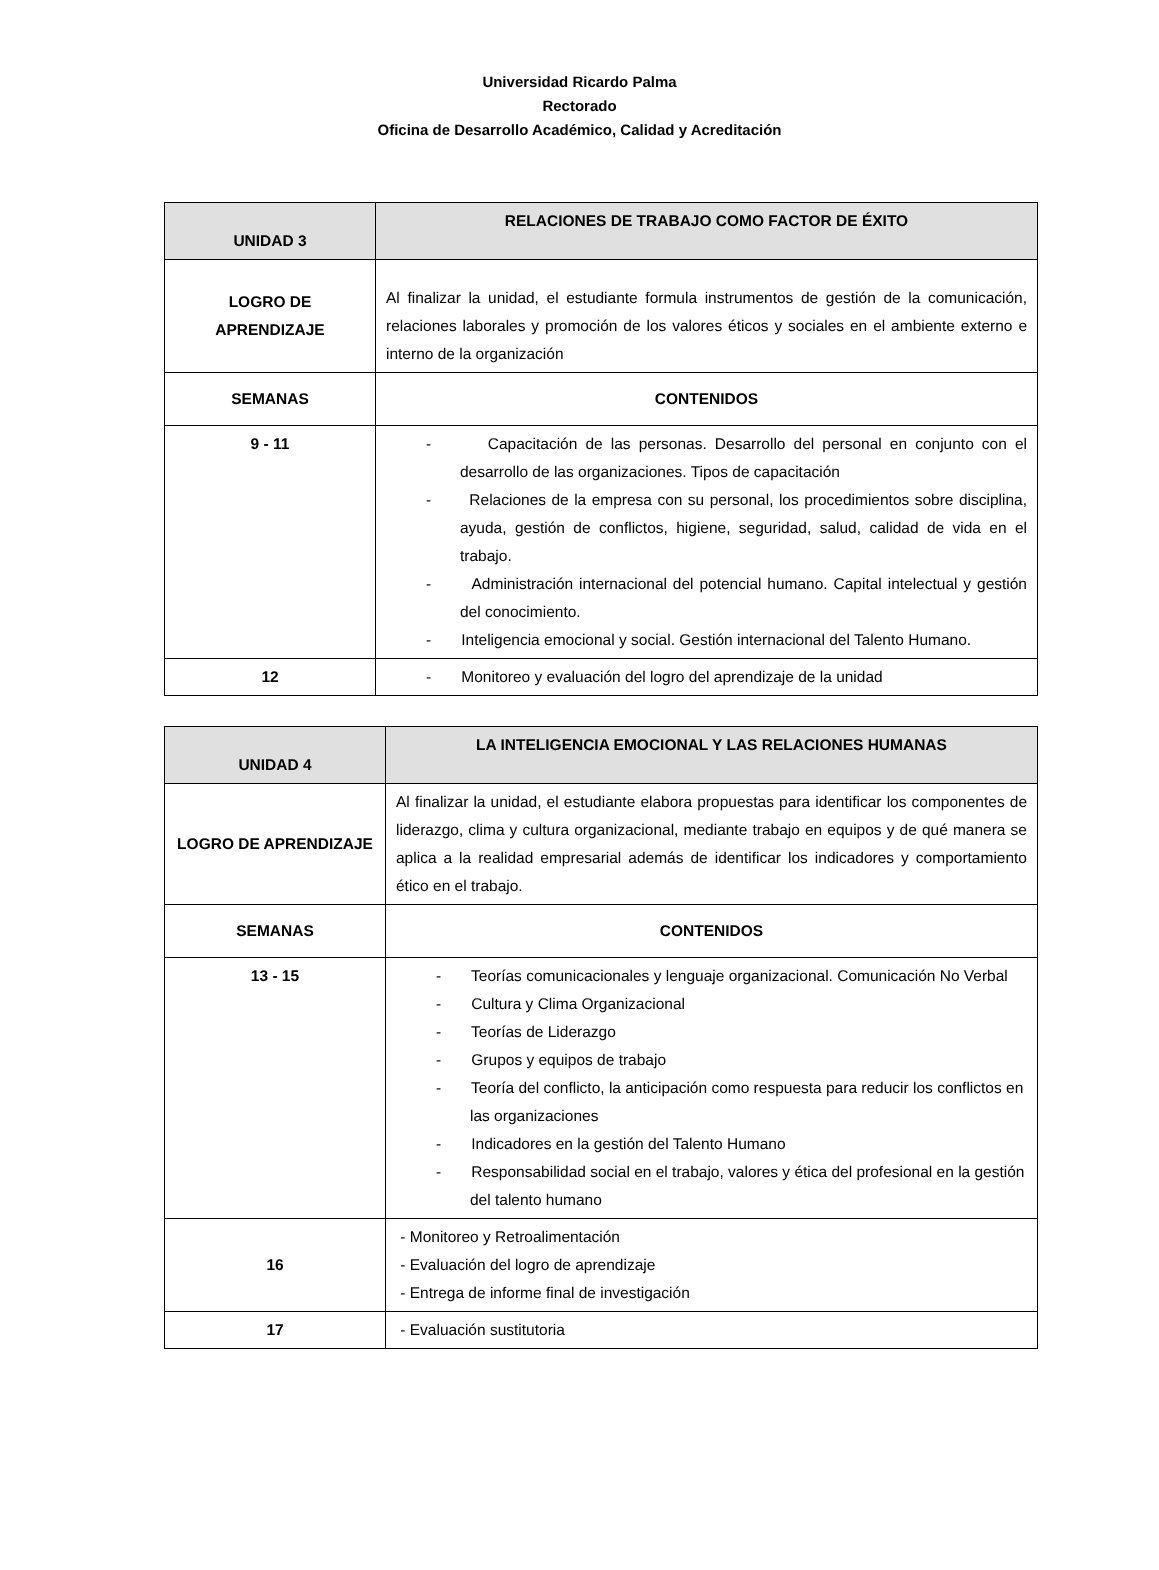Universidad Ricardo Palma
Rectorado
Oficina de Desarrollo Académico, Calidad y Acreditación
| UNIDAD 3 | RELACIONES DE TRABAJO COMO FACTOR DE ÉXITO |
| --- | --- |
| LOGRO DE APRENDIZAJE | Al finalizar la unidad, el estudiante formula instrumentos de gestión de la comunicación, relaciones laborales y promoción de los valores éticos y sociales en el ambiente externo e interno de la organización |
| SEMANAS | CONTENIDOS |
| 9 - 11 | - Capacitación de las personas. Desarrollo del personal en conjunto con el desarrollo de las organizaciones. Tipos de capacitación - Relaciones de la empresa con su personal, los procedimientos sobre disciplina, ayuda, gestión de conflictos, higiene, seguridad, salud, calidad de vida en el trabajo. - Administración internacional del potencial humano. Capital intelectual y gestión del conocimiento. - Inteligencia emocional y social. Gestión internacional del Talento Humano. |
| 12 | - Monitoreo y evaluación del logro del aprendizaje de la unidad |
| UNIDAD 4 | LA INTELIGENCIA EMOCIONAL Y LAS RELACIONES HUMANAS |
| --- | --- |
| LOGRO DE APRENDIZAJE | Al finalizar la unidad, el estudiante elabora propuestas para identificar los componentes de liderazgo, clima y cultura organizacional, mediante trabajo en equipos y de qué manera se aplica a la realidad empresarial además de identificar los indicadores y comportamiento ético en el trabajo. |
| SEMANAS | CONTENIDOS |
| 13 - 15 | - Teorías comunicacionales y lenguaje organizacional. Comunicación No Verbal - Cultura y Clima Organizacional - Teorías de Liderazgo - Grupos y equipos de trabajo - Teoría del conflicto, la anticipación como respuesta para reducir los conflictos en las organizaciones - Indicadores en la gestión del Talento Humano - Responsabilidad social en el trabajo, valores y ética del profesional en la gestión del talento humano |
| 16 | - Monitoreo y Retroalimentación - Evaluación del logro de aprendizaje - Entrega de informe final de investigación |
| 17 | - Evaluación sustitutoria |